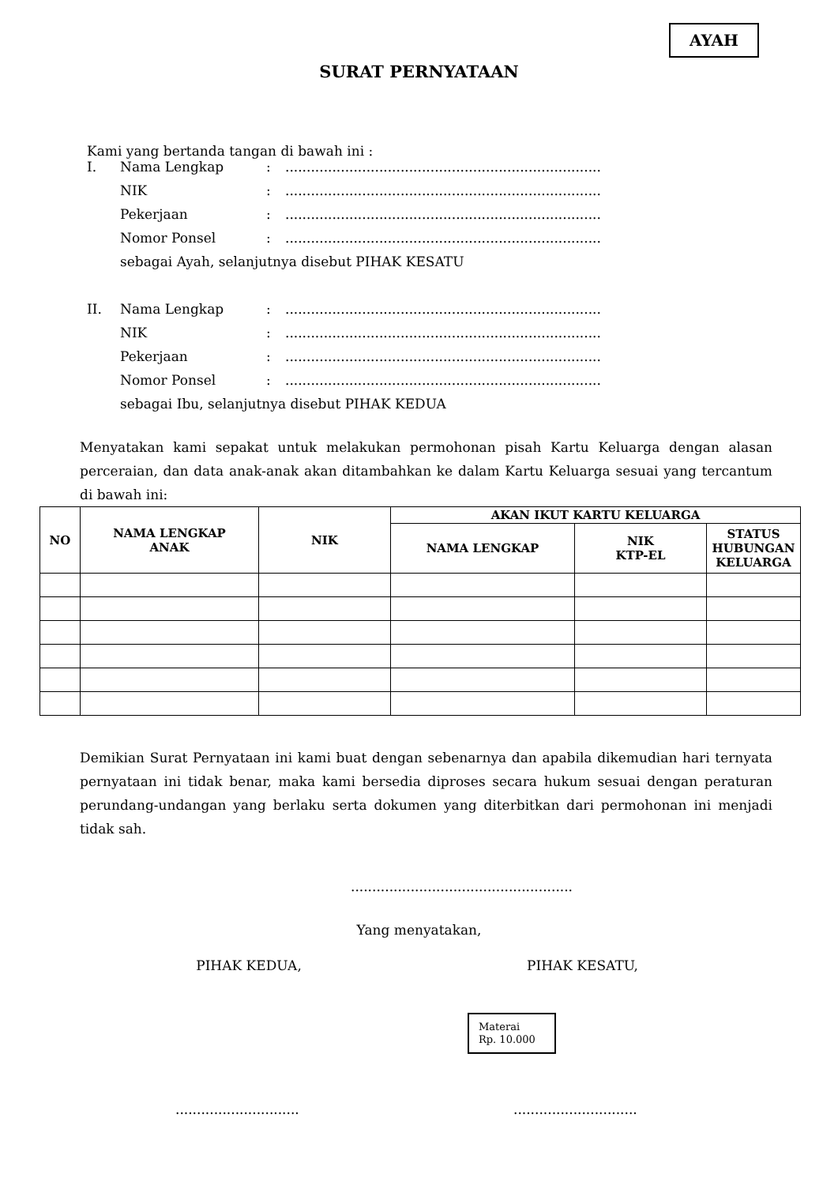AYAH
SURAT PERNYATAAN
Kami yang bertanda tangan di bawah ini :
| I. | Nama Lengkap | : | .......................................................................... |
| | NIK | : | .......................................................................... |
| | Pekerjaan | : | .......................................................................... |
| | Nomor Ponsel | : | .......................................................................... |
| | sebagai Ayah, selanjutnya disebut PIHAK KESATU | | |
| II. | Nama Lengkap | : | .......................................................................... |
| | NIK | : | .......................................................................... |
| | Pekerjaan | : | .......................................................................... |
| | Nomor Ponsel | : | .......................................................................... |
| | sebagai Ibu, selanjutnya disebut PIHAK KEDUA | | |
Menyatakan kami sepakat untuk melakukan permohonan pisah Kartu Keluarga dengan alasan perceraian, dan data anak-anak akan ditambahkan ke dalam Kartu Keluarga sesuai yang tercantum di bawah ini:
| NO | NAMA LENGKAP ANAK | NIK | AKAN IKUT KARTU KELUARGA | | |
| --- | --- | --- | --- | --- | --- |
| | | | NAMA LENGKAP | NIK KTP-EL | STATUS HUBUNGAN KELUARGA |
Demikian Surat Pernyataan ini kami buat dengan sebenarnya dan apabila dikemudian hari ternyata pernyataan ini tidak benar, maka kami bersedia diproses secara hukum sesuai dengan peraturan perundang-undangan yang berlaku serta dokumen yang diterbitkan dari permohonan ini menjadi tidak sah.
....................................................
Yang menyatakan,
PIHAK KEDUA, PIHAK KESATU,
Materai
Rp. 10.000
............................. .............................